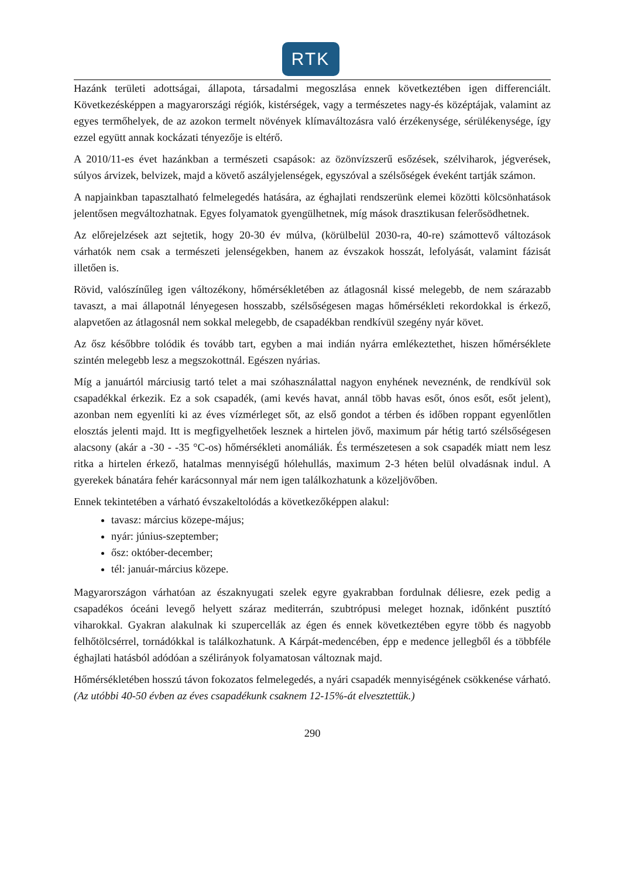RTK
Hazánk területi adottságai, állapota, társadalmi megoszlása ennek következtében igen differenciált. Következésképpen a magyarországi régiók, kistérségek, vagy a természetes nagy-és középtájak, valamint az egyes termőhelyek, de az azokon termelt növények klímaváltozásra való érzékenysége, sérülékenysége, így ezzel együtt annak kockázati tényezője is eltérő.
A 2010/11-es évet hazánkban a természeti csapások: az özönvízszerű esőzések, szélviharok, jégverések, súlyos árvizek, belvizek, majd a követő aszályjelenségek, egyszóval a szélsőségek éveként tartják számon.
A napjainkban tapasztalható felmelegedés hatására, az éghajlati rendszerünk elemei közötti kölcsönhatások jelentősen megváltozhatnak. Egyes folyamatok gyengülhetnek, míg mások drasztikusan felerősödhetnek.
Az előrejelzések azt sejtetik, hogy 20-30 év múlva, (körülbelül 2030-ra, 40-re) számottevő változások várhatók nem csak a természeti jelenségekben, hanem az évszakok hosszát, lefolyását, valamint fázisát illetően is.
Rövid, valószínűleg igen változékony, hőmérsékletében az átlagosnál kissé melegebb, de nem szárazabb tavaszt, a mai állapotnál lényegesen hosszabb, szélsőségesen magas hőmérsékleti rekordokkal is érkező, alapvetően az átlagosnál nem sokkal melegebb, de csapadékban rendkívül szegény nyár követ.
Az ősz későbbre tolódik és tovább tart, egyben a mai indián nyárra emlékeztethet, hiszen hőmérséklete szintén melegebb lesz a megszokottnál. Egészen nyárias.
Míg a januártól márciusig tartó telet a mai szóhasználattal nagyon enyhének neveznénk, de rendkívül sok csapadékkal érkezik. Ez a sok csapadék, (ami kevés havat, annál több havas esőt, ónos esőt, esőt jelent), azonban nem egyenlíti ki az éves vízmérleget sőt, az első gondot a térben és időben roppant egyenlőtlen elosztás jelenti majd. Itt is megfigyelhetőek lesznek a hirtelen jövő, maximum pár hétig tartó szélsőségesen alacsony (akár a -30 - -35 °C-os) hőmérsékleti anomáliák. És természetesen a sok csapadék miatt nem lesz ritka a hirtelen érkező, hatalmas mennyiségű hólehullás, maximum 2-3 héten belül olvadásnak indul. A gyerekek bánatára fehér karácsonnyal már nem igen találkozhatunk a közeljövőben.
Ennek tekintetében a várható évszakeltolódás a következőképpen alakul:
tavasz: március közepe-május;
nyár: június-szeptember;
ősz: október-december;
tél: január-március közepe.
Magyarországon várhatóan az északnyugati szelek egyre gyakrabban fordulnak déliesre, ezek pedig a csapadékos óceáni levegő helyett száraz mediterrán, szubtrópusi meleget hoznak, időnként pusztító viharokkal. Gyakran alakulnak ki szupercellák az égen és ennek következtében egyre több és nagyobb felhőtölcsérrel, tornádókkal is találkozhatunk. A Kárpát-medencében, épp e medence jellegből és a többféle éghajlati hatásból adódóan a szélirányok folyamatosan változnak majd.
Hőmérsékletében hosszú távon fokozatos felmelegedés, a nyári csapadék mennyiségének csökkenése várható.(Az utóbbi 40-50 évben az éves csapadékunk csaknem 12-15%-át elvesztettük.)
290